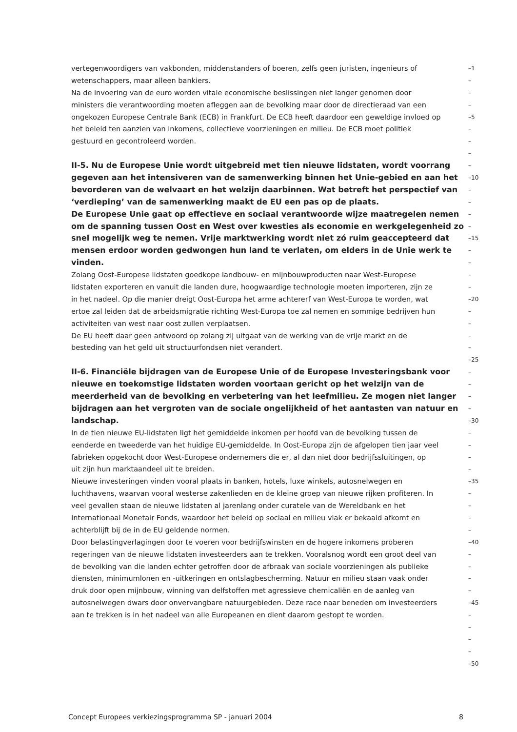vertegenwoordigers van vakbonden, middenstanders of boeren, zelfs geen juristen, ingenieurs of
–1
wetenschappers, maar alleen bankiers.
–
Na de invoering van de euro worden vitale economische beslissingen niet langer genomen door
–
ministers die verantwoording moeten afleggen aan de bevolking maar door de directieraad van een
–
ongekozen Europese Centrale Bank (ECB) in Frankfurt. De ECB heeft daardoor een geweldige invloed op
–5
het beleid ten aanzien van inkomens, collectieve voorzieningen en milieu. De ECB moet politiek
–
gestuurd en gecontroleerd worden.
–
–
II-5. Nu de Europese Unie wordt uitgebreid met tien nieuwe lidstaten, wordt voorrang
–
gegeven aan het intensiveren van de samenwerking binnen het Unie-gebied en aan het
–10
bevorderen van de welvaart en het welzijn daarbinnen. Wat betreft het perspectief van
–
‘verdieping’ van de samenwerking maakt de EU een pas op de plaats.
–
De Europese Unie gaat op effectieve en sociaal verantwoorde wijze maatregelen nemen
–
om de spanning tussen Oost en West over kwesties als economie en werkgelegenheid zo
–
snel mogelijk weg te nemen. Vrije marktwerking wordt niet zó ruim geaccepteerd dat
–15
mensen erdoor worden gedwongen hun land te verlaten, om elders in de Unie werk te
–
vinden.
–
Zolang Oost-Europese lidstaten goedkope landbouw- en mijnbouwproducten naar West-Europese
–
lidstaten exporteren en vanuit die landen dure, hoogwaardige technologie moeten importeren, zijn ze
–
in het nadeel. Op die manier dreigt Oost-Europa het arme achtererf van West-Europa te worden, wat
–20
ertoe zal leiden dat de arbeidsmigratie richting West-Europa toe zal nemen en sommige bedrijven hun
–
activiteiten van west naar oost zullen verplaatsen.
–
De EU heeft daar geen antwoord op zolang zij uitgaat van de werking van de vrije markt en de
–
besteding van het geld uit structuurfondsen niet verandert.
–
–25
II-6. Financiële bijdragen van de Europese Unie of de Europese Investeringsbank voor
–
nieuwe en toekomstige lidstaten worden voortaan gericht op het welzijn van de
–
meerderheid van de bevolking en verbetering van het leefmilieu. Ze mogen niet langer
–
bijdragen aan het vergroten van de sociale ongelijkheid of het aantasten van natuur en
–
landschap.
–30
In de tien nieuwe EU-lidstaten ligt het gemiddelde inkomen per hoofd van de bevolking tussen de
–
eenderde en tweederde van het huidige EU-gemiddelde. In Oost-Europa zijn de afgelopen tien jaar veel
–
fabrieken opgekocht door West-Europese ondernemers die er, al dan niet door bedrijfssluitingen, op
–
uit zijn hun marktaandeel uit te breiden.
–
Nieuwe investeringen vinden vooral plaats in banken, hotels, luxe winkels, autosnelwegen en
–35
luchthavens, waarvan vooral westerse zakenlieden en de kleine groep van nieuwe rijken profiteren. In
–
veel gevallen staan de nieuwe lidstaten al jarenlang onder curatele van de Wereldbank en het
–
Internationaal Monetair Fonds, waardoor het beleid op sociaal en milieu vlak er bekaaid afkomt en
–
achterblijft bij de in de EU geldende normen.
–
Door belastingverlagingen door te voeren voor bedrijfswinsten en de hogere inkomens proberen
–40
regeringen van de nieuwe lidstaten investeerders aan te trekken. Vooralsnog wordt een groot deel van
–
de bevolking van die landen echter getroffen door de afbraak van sociale voorzieningen als publieke
–
diensten, minimumlonen en -uitkeringen en ontslagbescherming. Natuur en milieu staan vaak onder
–
druk door open mijnbouw, winning van delfstoffen met agressieve chemicaliën en de aanleg van
–
autosnelwegen dwars door onvervangbare natuurgebieden. Deze race naar beneden om investeerders
–45
aan te trekken is in het nadeel van alle Europeanen en dient daarom gestopt te worden.
–
–
–
–
–50
Concept Europees verkiezingsprogramma SP - januari 2004 8